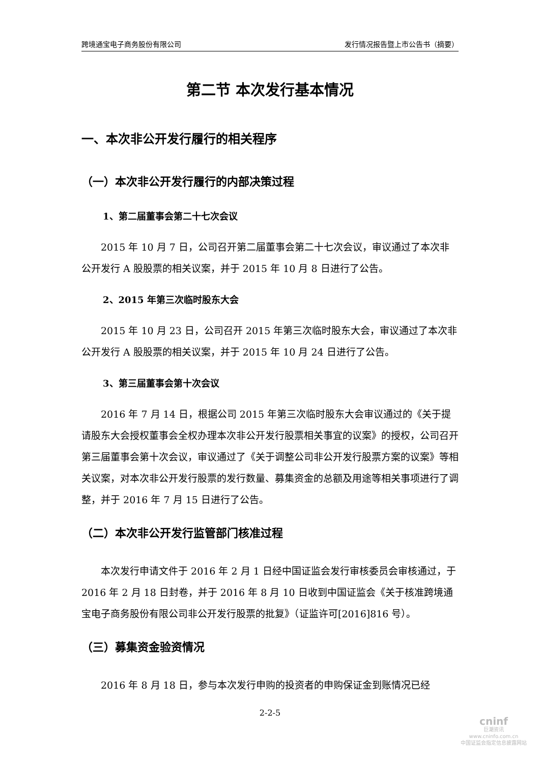跨境通宝电子商务股份有限公司 发行情况报告暨上市公告书（摘要）
第二节 本次发行基本情况
一、本次非公开发行履行的相关程序
（一）本次非公开发行履行的内部决策过程
1、第二届董事会第二十七次会议
2015 年 10 月 7 日，公司召开第二届董事会第二十七次会议，审议通过了本次非公开发行 A 股股票的相关议案，并于 2015 年 10 月 8 日进行了公告。
2、2015 年第三次临时股东大会
2015 年 10 月 23 日，公司召开 2015 年第三次临时股东大会，审议通过了本次非公开发行 A 股股票的相关议案，并于 2015 年 10 月 24 日进行了公告。
3、第三届董事会第十次会议
2016 年 7 月 14 日，根据公司 2015 年第三次临时股东大会审议通过的《关于提请股东大会授权董事会全权办理本次非公开发行股票相关事宜的议案》的授权，公司召开第三届董事会第十次会议，审议通过了《关于调整公司非公开发行股票方案的议案》等相关议案，对本次非公开发行股票的发行数量、募集资金的总额及用途等相关事项进行了调整，并于 2016 年 7 月 15 日进行了公告。
（二）本次非公开发行监管部门核准过程
本次发行申请文件于 2016 年 2 月 1 日经中国证监会发行审核委员会审核通过，于 2016 年 2 月 18 日封卷，并于 2016 年 8 月 10 日收到中国证监会《关于核准跨境通宝电子商务股份有限公司非公开发行股票的批复》（证监许可[2016]816 号）。
（三）募集资金验资情况
2016 年 8 月 18 日，参与本次发行申购的投资者的申购保证金到账情况已经
2-2-5
cninf
巨潮资讯
www.cninfo.com.cn
中国证监会指定信息披露网站